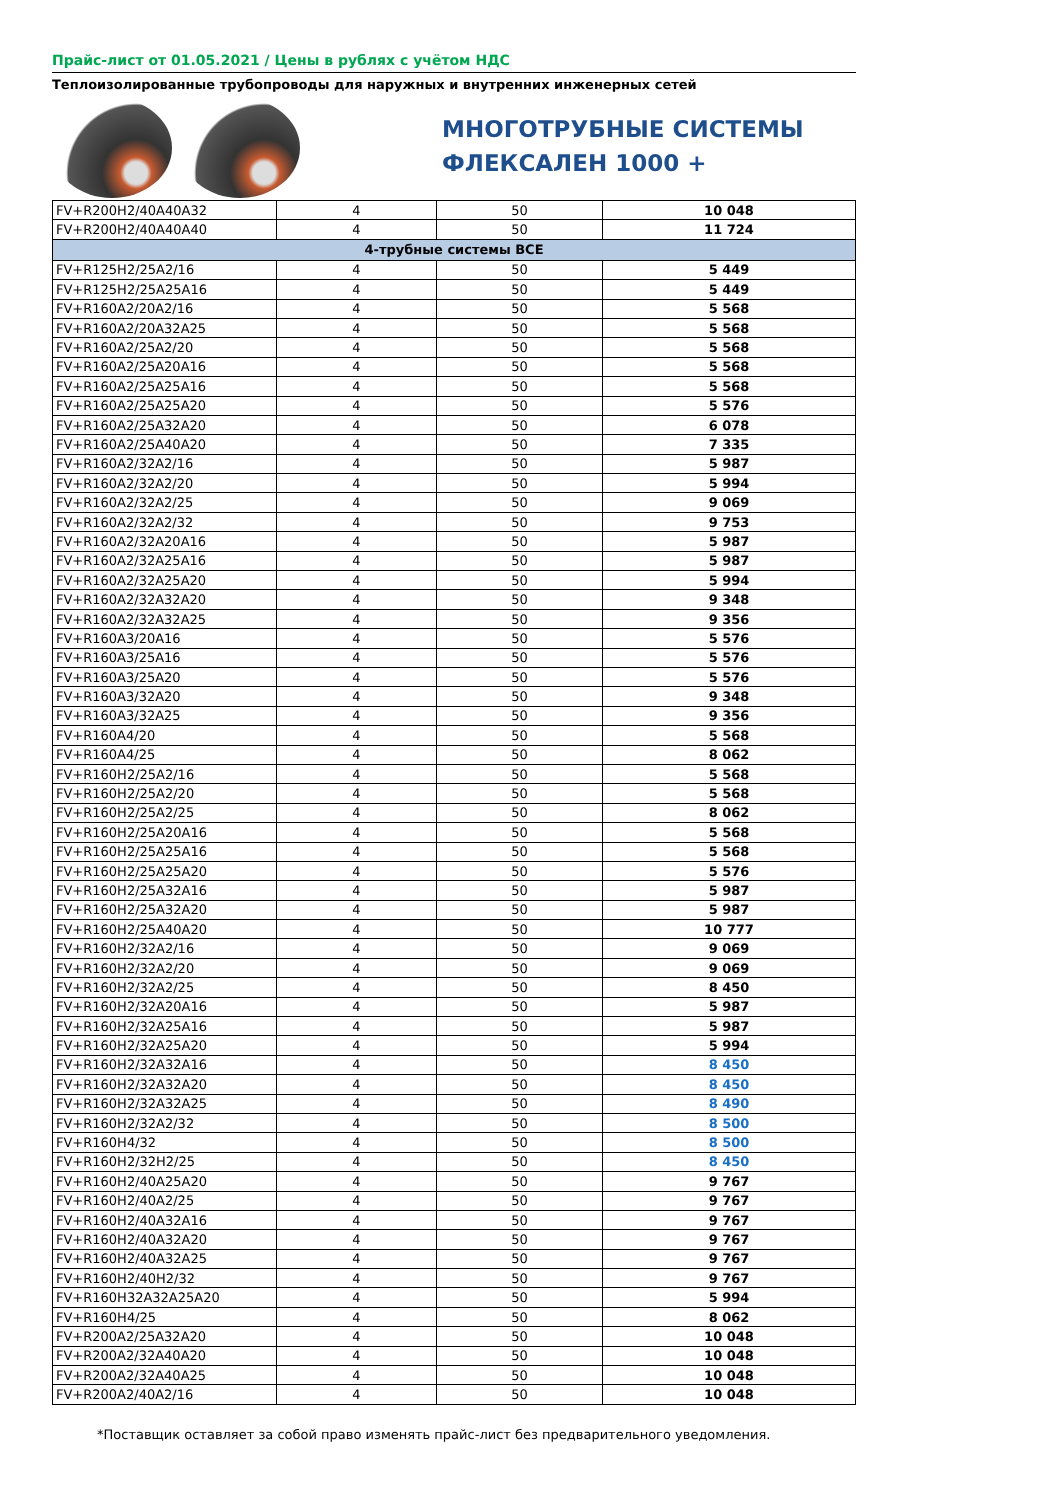Прайс-лист от 01.05.2021 / Цены в рублях с учётом НДС
Теплоизолированные трубопроводы для наружных и внутренних инженерных сетей
МНОГОТРУБНЫЕ СИСТЕМЫ
ФЛЕКСАЛЕН 1000 +
| FV+R200H2/40A40A32 | 4 | 50 | 10 048 |
| FV+R200H2/40A40A40 | 4 | 50 | 11 724 |
| 4-трубные системы ВСЕ | | | |
| FV+R125H2/25A2/16 | 4 | 50 | 5 449 |
| FV+R125H2/25A25A16 | 4 | 50 | 5 449 |
| FV+R160A2/20A2/16 | 4 | 50 | 5 568 |
| FV+R160A2/20A32A25 | 4 | 50 | 5 568 |
| FV+R160A2/25A2/20 | 4 | 50 | 5 568 |
| FV+R160A2/25A20A16 | 4 | 50 | 5 568 |
| FV+R160A2/25A25A16 | 4 | 50 | 5 568 |
| FV+R160A2/25A25A20 | 4 | 50 | 5 576 |
| FV+R160A2/25A32A20 | 4 | 50 | 6 078 |
| FV+R160A2/25A40A20 | 4 | 50 | 7 335 |
| FV+R160A2/32A2/16 | 4 | 50 | 5 987 |
| FV+R160A2/32A2/20 | 4 | 50 | 5 994 |
| FV+R160A2/32A2/25 | 4 | 50 | 9 069 |
| FV+R160A2/32A2/32 | 4 | 50 | 9 753 |
| FV+R160A2/32A20A16 | 4 | 50 | 5 987 |
| FV+R160A2/32A25A16 | 4 | 50 | 5 987 |
| FV+R160A2/32A25A20 | 4 | 50 | 5 994 |
| FV+R160A2/32A32A20 | 4 | 50 | 9 348 |
| FV+R160A2/32A32A25 | 4 | 50 | 9 356 |
| FV+R160A3/20A16 | 4 | 50 | 5 576 |
| FV+R160A3/25A16 | 4 | 50 | 5 576 |
| FV+R160A3/25A20 | 4 | 50 | 5 576 |
| FV+R160A3/32A20 | 4 | 50 | 9 348 |
| FV+R160A3/32A25 | 4 | 50 | 9 356 |
| FV+R160A4/20 | 4 | 50 | 5 568 |
| FV+R160A4/25 | 4 | 50 | 8 062 |
| FV+R160H2/25A2/16 | 4 | 50 | 5 568 |
| FV+R160H2/25A2/20 | 4 | 50 | 5 568 |
| FV+R160H2/25A2/25 | 4 | 50 | 8 062 |
| FV+R160H2/25A20A16 | 4 | 50 | 5 568 |
| FV+R160H2/25A25A16 | 4 | 50 | 5 568 |
| FV+R160H2/25A25A20 | 4 | 50 | 5 576 |
| FV+R160H2/25A32A16 | 4 | 50 | 5 987 |
| FV+R160H2/25A32A20 | 4 | 50 | 5 987 |
| FV+R160H2/25A40A20 | 4 | 50 | 10 777 |
| FV+R160H2/32A2/16 | 4 | 50 | 9 069 |
| FV+R160H2/32A2/20 | 4 | 50 | 9 069 |
| FV+R160H2/32A2/25 | 4 | 50 | 8 450 |
| FV+R160H2/32A20A16 | 4 | 50 | 5 987 |
| FV+R160H2/32A25A16 | 4 | 50 | 5 987 |
| FV+R160H2/32A25A20 | 4 | 50 | 5 994 |
| FV+R160H2/32A32A16 | 4 | 50 | 8 450 |
| FV+R160H2/32A32A20 | 4 | 50 | 8 450 |
| FV+R160H2/32A32A25 | 4 | 50 | 8 490 |
| FV+R160H2/32A2/32 | 4 | 50 | 8 500 |
| FV+R160H4/32 | 4 | 50 | 8 500 |
| FV+R160H2/32H2/25 | 4 | 50 | 8 450 |
| FV+R160H2/40A25A20 | 4 | 50 | 9 767 |
| FV+R160H2/40A2/25 | 4 | 50 | 9 767 |
| FV+R160H2/40A32A16 | 4 | 50 | 9 767 |
| FV+R160H2/40A32A20 | 4 | 50 | 9 767 |
| FV+R160H2/40A32A25 | 4 | 50 | 9 767 |
| FV+R160H2/40H2/32 | 4 | 50 | 9 767 |
| FV+R160H32A32A25A20 | 4 | 50 | 5 994 |
| FV+R160H4/25 | 4 | 50 | 8 062 |
| FV+R200A2/25A32A20 | 4 | 50 | 10 048 |
| FV+R200A2/32A40A20 | 4 | 50 | 10 048 |
| FV+R200A2/32A40A25 | 4 | 50 | 10 048 |
| FV+R200A2/40A2/16 | 4 | 50 | 10 048 |
*Поставщик оставляет за собой право изменять прайс-лист без предварительного уведомления.